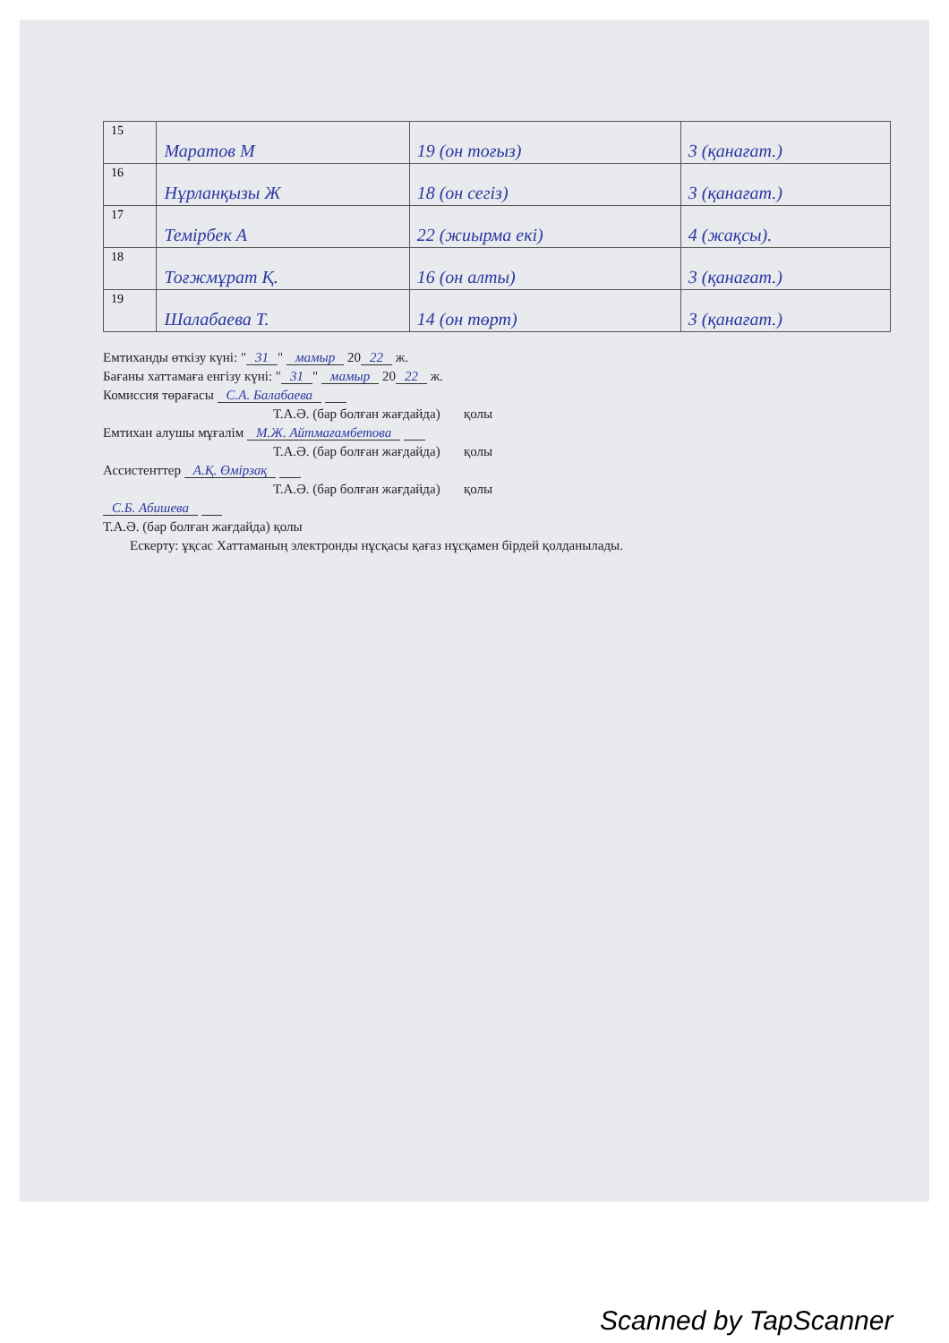| 15 | Маратов М | 19 (он тоғыз) | 3 (қанағат.) |
| 16 | Нұрланқызы Ж | 18 (он сегіз) | 3 (қанағат.) |
| 17 | Темірбек А | 22 (жиырма екі) | 4 (жақсы). |
| 18 | Тоғжмұрат Қ. | 16 (он алты) | 3 (қанағат.) |
| 19 | Шалабаева Т. | 14 (он төрт) | 3 (қанағат.) |
Емтиханды өткізу күні: " 31 " мамыр 20 22 ж.
Бағаны хаттамаға енгізу күні: " 31 " мамыр 20 22 ж.
Комиссия төрағасы С.А. Балабаева
Т.А.Ә. (бар болған жағдайда) қолы
Емтихан алушы мұғалім М.Ж. Айтмағамбетова
Т.А.Ә. (бар болған жағдайда) қолы
Ассистенттер А.Қ. Өмірзақ
Т.А.Ә. (бар болған жағдайда) қолы
С.Б. Абишева
Т.А.Ә. (бар болған жағдайда) қолы
Ескерту: ұқсас Хаттаманың электронды нұсқасы қағаз нұсқамен бірдей қолданылады.
Scanned by TapScanner